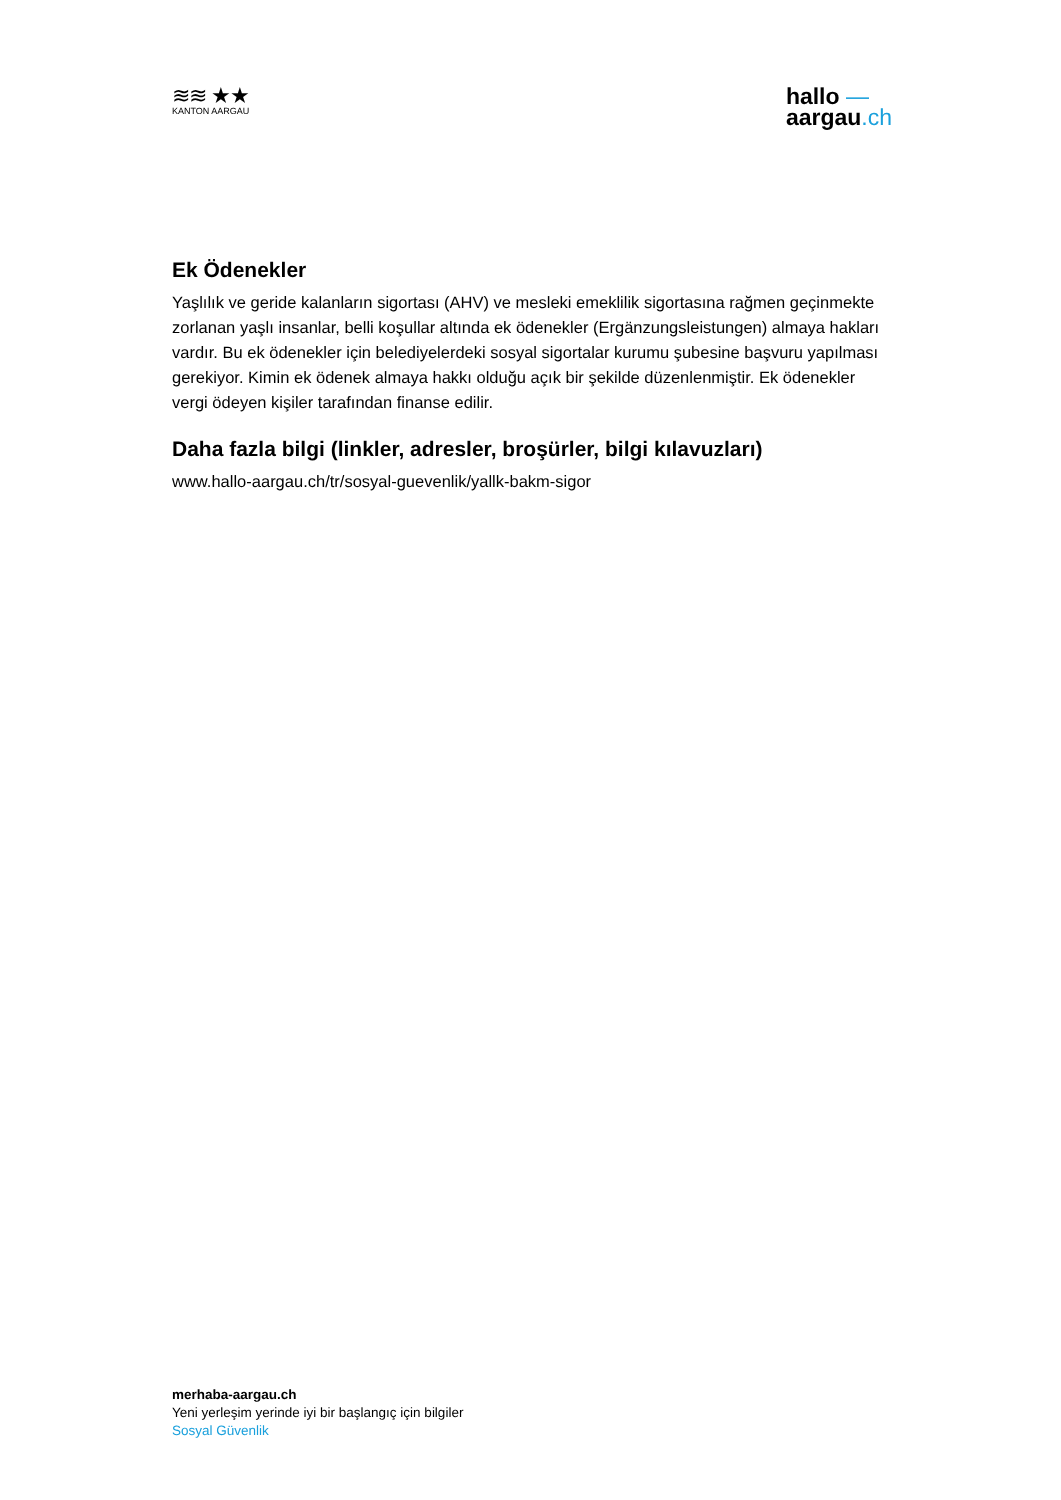≋≋ ★★
KANTON AARGAU
hallo —
aargau.ch
Ek Ödenekler
Yaşlılık ve geride kalanların sigortası (AHV) ve mesleki emeklilik sigortasına rağmen geçinmekte zorlanan yaşlı insanlar, belli koşullar altında ek ödenekler (Ergänzungsleistungen) almaya hakları vardır. Bu ek ödenekler için belediyelerdeki sosyal sigortalar kurumu şubesine başvuru yapılması gerekiyor. Kimin ek ödenek almaya hakkı olduğu açık bir şekilde düzenlenmiştir. Ek ödenekler vergi ödeyen kişiler tarafından finanse edilir.
Daha fazla bilgi (linkler, adresler, broşürler, bilgi kılavuzları)
www.hallo-aargau.ch/tr/sosyal-guevenlik/yallk-bakm-sigor
merhaba-aargau.ch
Yeni yerleşim yerinde iyi bir başlangıç için bilgiler
Sosyal Güvenlik